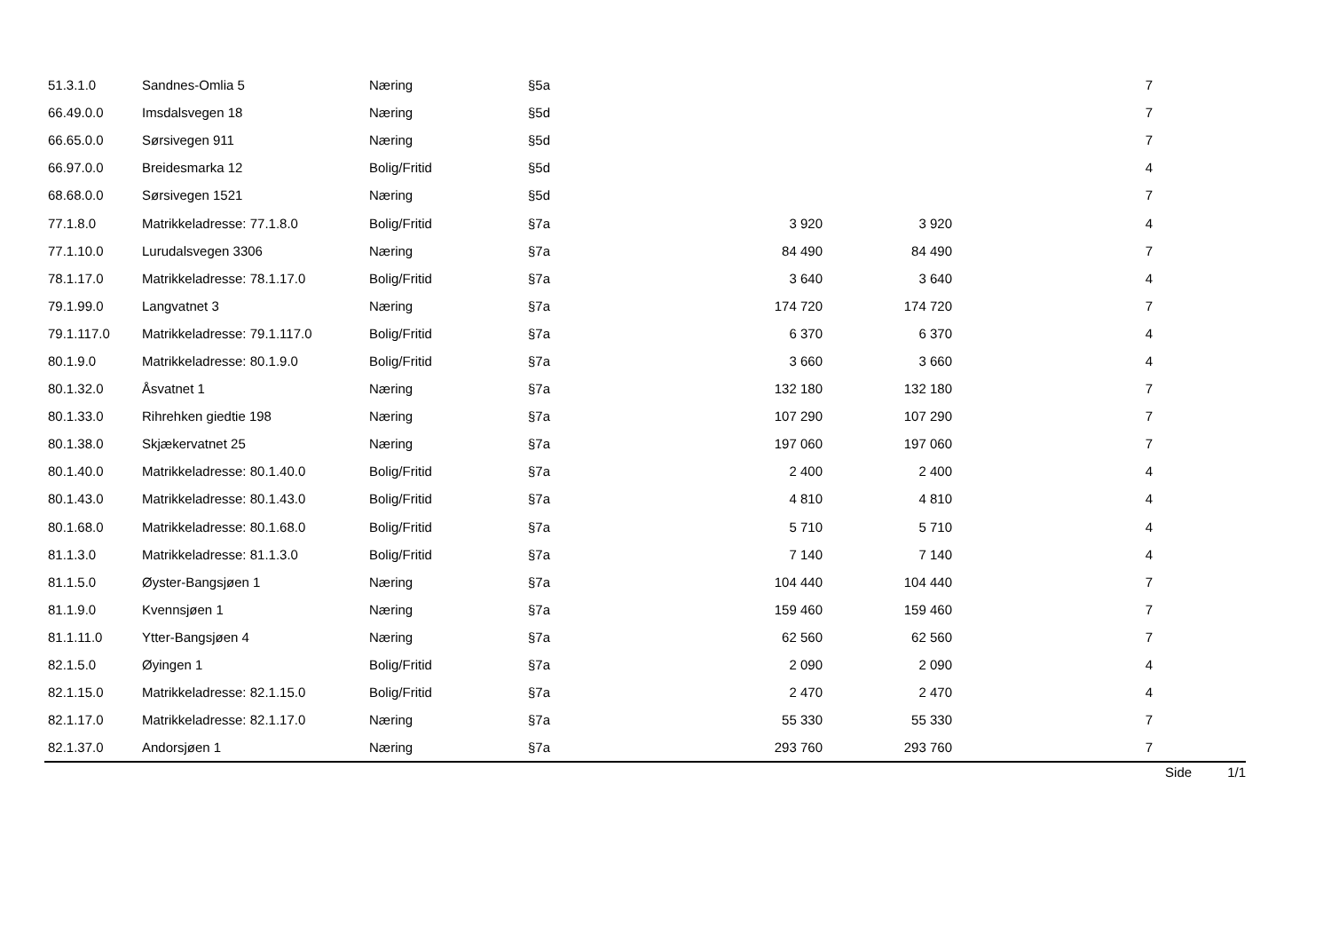| 51.3.1.0 | Sandnes-Omlia 5 | Næring | §5a | | | 7 | |
| 66.49.0.0 | Imsdalsvegen 18 | Næring | §5d | | | 7 | |
| 66.65.0.0 | Sørsivegen 911 | Næring | §5d | | | 7 | |
| 66.97.0.0 | Breidesmarka 12 | Bolig/Fritid | §5d | | | 4 | |
| 68.68.0.0 | Sørsivegen 1521 | Næring | §5d | | | 7 | |
| 77.1.8.0 | Matrikkeladresse: 77.1.8.0 | Bolig/Fritid | §7a | 3 920 | 3 920 | 4 | |
| 77.1.10.0 | Lurudalsvegen 3306 | Næring | §7a | 84 490 | 84 490 | 7 | |
| 78.1.17.0 | Matrikkeladresse: 78.1.17.0 | Bolig/Fritid | §7a | 3 640 | 3 640 | 4 | |
| 79.1.99.0 | Langvatnet 3 | Næring | §7a | 174 720 | 174 720 | 7 | |
| 79.1.117.0 | Matrikkeladresse: 79.1.117.0 | Bolig/Fritid | §7a | 6 370 | 6 370 | 4 | |
| 80.1.9.0 | Matrikkeladresse: 80.1.9.0 | Bolig/Fritid | §7a | 3 660 | 3 660 | 4 | |
| 80.1.32.0 | Åsvatnet 1 | Næring | §7a | 132 180 | 132 180 | 7 | |
| 80.1.33.0 | Rihrehken giedtie 198 | Næring | §7a | 107 290 | 107 290 | 7 | |
| 80.1.38.0 | Skjækervatnet 25 | Næring | §7a | 197 060 | 197 060 | 7 | |
| 80.1.40.0 | Matrikkeladresse: 80.1.40.0 | Bolig/Fritid | §7a | 2 400 | 2 400 | 4 | |
| 80.1.43.0 | Matrikkeladresse: 80.1.43.0 | Bolig/Fritid | §7a | 4 810 | 4 810 | 4 | |
| 80.1.68.0 | Matrikkeladresse: 80.1.68.0 | Bolig/Fritid | §7a | 5 710 | 5 710 | 4 | |
| 81.1.3.0 | Matrikkeladresse: 81.1.3.0 | Bolig/Fritid | §7a | 7 140 | 7 140 | 4 | |
| 81.1.5.0 | Øyster-Bangsjøen 1 | Næring | §7a | 104 440 | 104 440 | 7 | |
| 81.1.9.0 | Kvennsjøen 1 | Næring | §7a | 159 460 | 159 460 | 7 | |
| 81.1.11.0 | Ytter-Bangsjøen 4 | Næring | §7a | 62 560 | 62 560 | 7 | |
| 82.1.5.0 | Øyingen 1 | Bolig/Fritid | §7a | 2 090 | 2 090 | 4 | |
| 82.1.15.0 | Matrikkeladresse: 82.1.15.0 | Bolig/Fritid | §7a | 2 470 | 2 470 | 4 | |
| 82.1.17.0 | Matrikkeladresse: 82.1.17.0 | Næring | §7a | 55 330 | 55 330 | 7 | |
| 82.1.37.0 | Andorsjøen 1 | Næring | §7a | 293 760 | 293 760 | 7 | |
Side 1/1